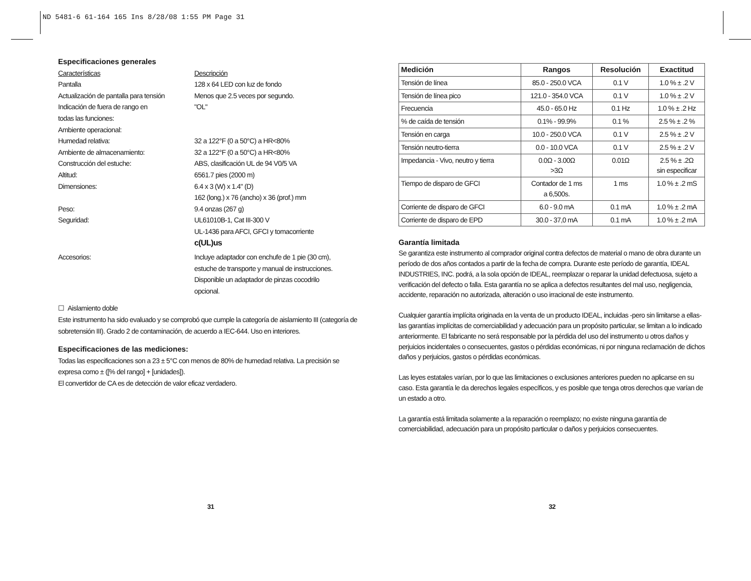ND 5481-6 61-164 165 Ins 8/28/08 1:55 PM Page 31
Especificaciones generales
Características Descripción
Pantalla 128 x 64 LED con luz de fondo
Actualización de pantalla para tensión Menos que 2.5 veces por segundo.
Indicación de fuera de rango en
todas las funciones: "OL"
Ambiente operacional:
Humedad relativa: 32 a 122°F (0 a 50°C) a HR<80%
Ambiente de almacenamiento: 32 a 122°F (0 a 50°C) a HR<80%
Construcción del estuche: ABS, clasificación UL de 94 V0/5 VA
Altitud: 6561.7 pies (2000 m)
Dimensiones: 6.4 x 3 (W) x 1.4" (D)
162 (long.) x 76 (ancho) x 36 (prof.) mm
Peso: 9.4 onzas (267 g)
Seguridad: UL61010B-1, Cat III-300 V
UL-1436 para AFCI, GFCI y tomacorriente
c(UL)us
Accesorios: Incluye adaptador con enchufe de 1 pie (30 cm),
estuche de transporte y manual de instrucciones.
Disponible un adaptador de pinzas cocodrilo
opcional.
☐ Aislamiento doble
Este instrumento ha sido evaluado y se comprobó que cumple la categoría de aislamiento III (categoría de sobretensión III). Grado 2 de contaminación, de acuerdo a IEC-644. Uso en interiores.
Especificaciones de las mediciones:
Todas las especificaciones son a 23 ± 5°C con menos de 80% de humedad relativa. La precisión se expresa como ± ([% del rango] + [unidades]).
El convertidor de CA es de detección de valor eficaz verdadero.
| Medición | Rangos | Resolución | Exactitud |
| --- | --- | --- | --- |
| Tensión de línea | 85.0 - 250.0 VCA | 0.1 V | 1.0 % ± .2 V |
| Tensión de línea pico | 121.0 - 354.0 VCA | 0.1 V | 1.0 % ± .2 V |
| Frecuencia | 45.0 - 65.0 Hz | 0.1 Hz | 1.0 % ± .2 Hz |
| % de caída de tensión | 0.1% - 99.9% | 0.1 % | 2.5 % ± .2 % |
| Tensión en carga | 10.0 - 250.0 VCA | 0.1 V | 2.5 % ± .2 V |
| Tensión neutro-tierra | 0.0 - 10.0 VCA | 0.1 V | 2.5 % ± .2 V |
| Impedancia - Vivo, neutro y tierra | 0.0Ω - 3.00Ω >3Ω | 0.01Ω | 2.5 % ± .2Ω sin especificar |
| Tiempo de disparo de GFCI | Contador de 1 ms a 6,500s. | 1 ms | 1.0 % ± .2 mS |
| Corriente de disparo de GFCI | 6.0 - 9.0 mA | 0.1 mA | 1.0 % ± .2 mA |
| Corriente de disparo de EPD | 30.0 - 37,0 mA | 0.1 mA | 1.0 % ± .2 mA |
Garantía limitada
Se garantiza este instrumento al comprador original contra defectos de material o mano de obra durante un período de dos años contados a partir de la fecha de compra. Durante este período de garantía, IDEAL INDUSTRIES, INC. podrá, a la sola opción de IDEAL, reemplazar o reparar la unidad defectuosa, sujeto a verificación del defecto o falla. Esta garantía no se aplica a defectos resultantes del mal uso, negligencia, accidente, reparación no autorizada, alteración o uso irracional de este instrumento.
Cualquier garantía implícita originada en la venta de un producto IDEAL, incluidas -pero sin limitarse a ellas- las garantías implícitas de comerciabilidad y adecuación para un propósito particular, se limitan a lo indicado anteriormente. El fabricante no será responsable por la pérdida del uso del instrumento u otros daños y perjuicios incidentales o consecuentes, gastos o pérdidas económicas, ni por ninguna reclamación de dichos daños y perjuicios, gastos o pérdidas económicas.
Las leyes estatales varían, por lo que las limitaciones o exclusiones anteriores pueden no aplicarse en su caso. Esta garantía le da derechos legales específicos, y es posible que tenga otros derechos que varían de un estado a otro.
La garantía está limitada solamente a la reparación o reemplazo; no existe ninguna garantía de comerciabilidad, adecuación para un propósito particular o daños y perjuicios consecuentes.
31 32